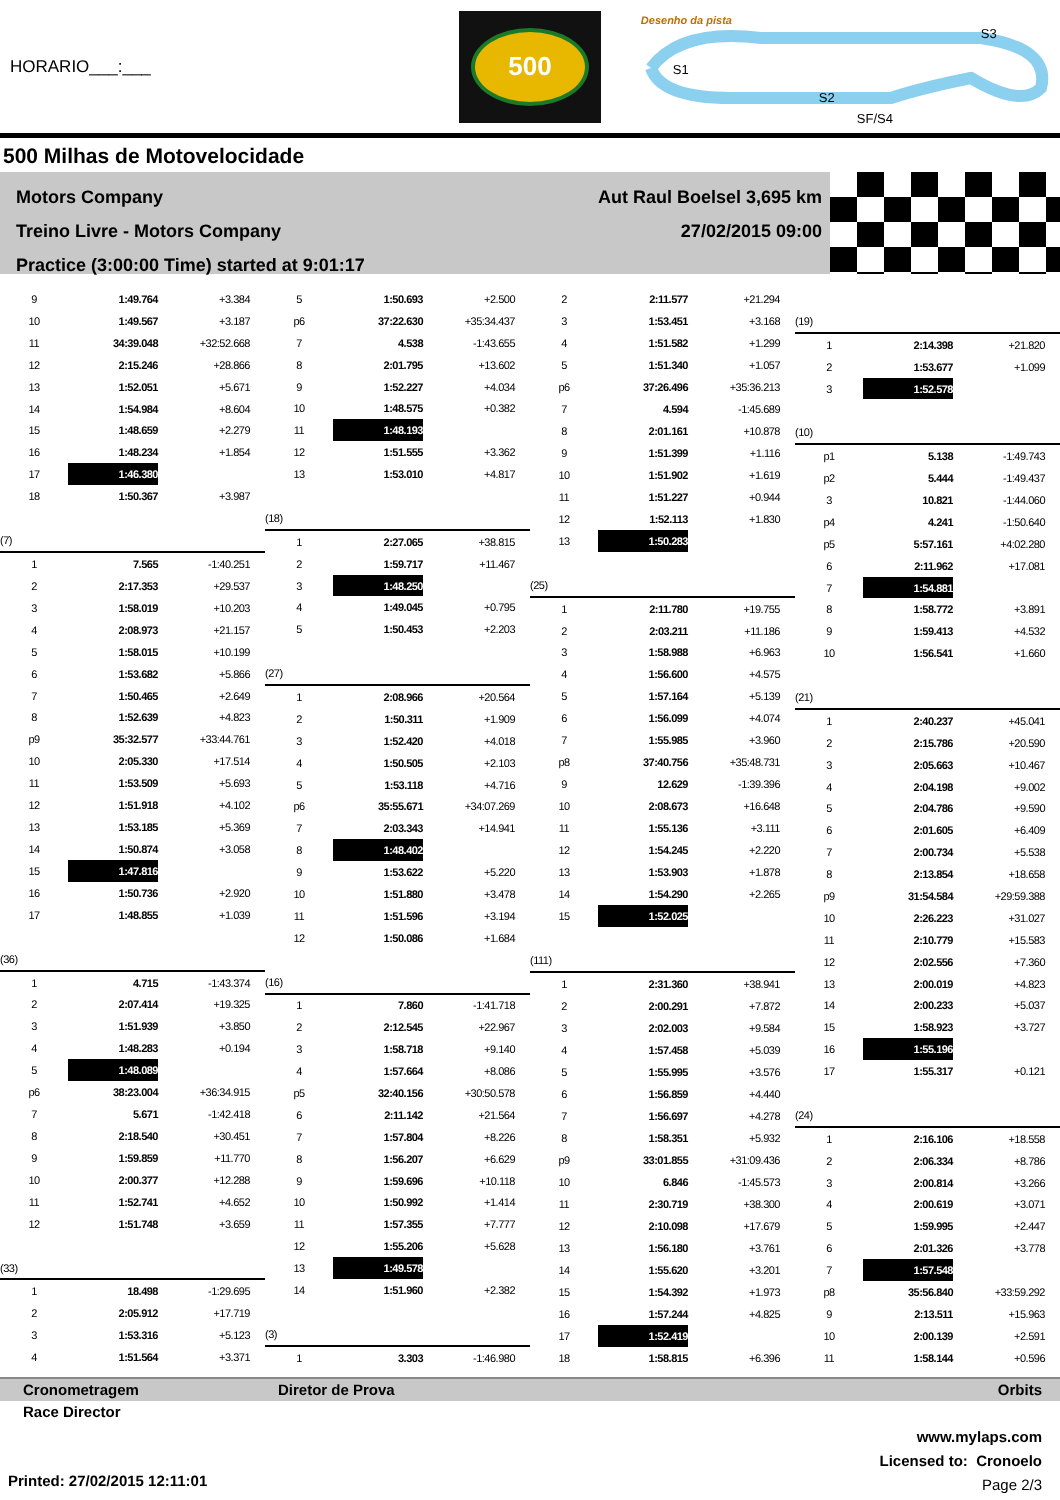HORARIO___:___
500
Desenho da pista
S1
S2
S3
SF/S4
500 Milhas de Motovelocidade
Motors Company
Treino Livre - Motors Company
Practice (3:00:00 Time) started at 9:01:17
Aut Raul Boelsel 3,695 km
27/02/2015 09:00
| 9 | 1:49.764 | +3.384 |
| 10 | 1:49.567 | +3.187 |
| 11 | 34:39.048 | +32:52.668 |
| 12 | 2:15.246 | +28.866 |
| 13 | 1:52.051 | +5.671 |
| 14 | 1:54.984 | +8.604 |
| 15 | 1:48.659 | +2.279 |
| 16 | 1:48.234 | +1.854 |
| 17 | 1:46.380 | |
| 18 | 1:50.367 | +3.987 |
| (7) | | |
| 1 | 7.565 | -1:40.251 |
| 2 | 2:17.353 | +29.537 |
| 3 | 1:58.019 | +10.203 |
| 4 | 2:08.973 | +21.157 |
| 5 | 1:58.015 | +10.199 |
| 6 | 1:53.682 | +5.866 |
| 7 | 1:50.465 | +2.649 |
| 8 | 1:52.639 | +4.823 |
| p9 | 35:32.577 | +33:44.761 |
| 10 | 2:05.330 | +17.514 |
| 11 | 1:53.509 | +5.693 |
| 12 | 1:51.918 | +4.102 |
| 13 | 1:53.185 | +5.369 |
| 14 | 1:50.874 | +3.058 |
| 15 | 1:47.816 | |
| 16 | 1:50.736 | +2.920 |
| 17 | 1:48.855 | +1.039 |
| (36) | | |
| 1 | 4.715 | -1:43.374 |
| 2 | 2:07.414 | +19.325 |
| 3 | 1:51.939 | +3.850 |
| 4 | 1:48.283 | +0.194 |
| 5 | 1:48.089 | |
| p6 | 38:23.004 | +36:34.915 |
| 7 | 5.671 | -1:42.418 |
| 8 | 2:18.540 | +30.451 |
| 9 | 1:59.859 | +11.770 |
| 10 | 2:00.377 | +12.288 |
| 11 | 1:52.741 | +4.652 |
| 12 | 1:51.748 | +3.659 |
| (33) | | |
| 1 | 18.498 | -1:29.695 |
| 2 | 2:05.912 | +17.719 |
| 3 | 1:53.316 | +5.123 |
| 4 | 1:51.564 | +3.371 |
| 5 | 1:50.693 | +2.500 |
| p6 | 37:22.630 | +35:34.437 |
| 7 | 4.538 | -1:43.655 |
| 8 | 2:01.795 | +13.602 |
| 9 | 1:52.227 | +4.034 |
| 10 | 1:48.575 | +0.382 |
| 11 | 1:48.193 | |
| 12 | 1:51.555 | +3.362 |
| 13 | 1:53.010 | +4.817 |
| (18) | | |
| 1 | 2:27.065 | +38.815 |
| 2 | 1:59.717 | +11.467 |
| 3 | 1:48.250 | |
| 4 | 1:49.045 | +0.795 |
| 5 | 1:50.453 | +2.203 |
| (27) | | |
| 1 | 2:08.966 | +20.564 |
| 2 | 1:50.311 | +1.909 |
| 3 | 1:52.420 | +4.018 |
| 4 | 1:50.505 | +2.103 |
| 5 | 1:53.118 | +4.716 |
| p6 | 35:55.671 | +34:07.269 |
| 7 | 2:03.343 | +14.941 |
| 8 | 1:48.402 | |
| 9 | 1:53.622 | +5.220 |
| 10 | 1:51.880 | +3.478 |
| 11 | 1:51.596 | +3.194 |
| 12 | 1:50.086 | +1.684 |
| (16) | | |
| 1 | 7.860 | -1:41.718 |
| 2 | 2:12.545 | +22.967 |
| 3 | 1:58.718 | +9.140 |
| 4 | 1:57.664 | +8.086 |
| p5 | 32:40.156 | +30:50.578 |
| 6 | 2:11.142 | +21.564 |
| 7 | 1:57.804 | +8.226 |
| 8 | 1:56.207 | +6.629 |
| 9 | 1:59.696 | +10.118 |
| 10 | 1:50.992 | +1.414 |
| 11 | 1:57.355 | +7.777 |
| 12 | 1:55.206 | +5.628 |
| 13 | 1:49.578 | |
| 14 | 1:51.960 | +2.382 |
| (3) | | |
| 1 | 3.303 | -1:46.980 |
| 2 | 2:11.577 | +21.294 |
| 3 | 1:53.451 | +3.168 |
| 4 | 1:51.582 | +1.299 |
| 5 | 1:51.340 | +1.057 |
| p6 | 37:26.496 | +35:36.213 |
| 7 | 4.594 | -1:45.689 |
| 8 | 2:01.161 | +10.878 |
| 9 | 1:51.399 | +1.116 |
| 10 | 1:51.902 | +1.619 |
| 11 | 1:51.227 | +0.944 |
| 12 | 1:52.113 | +1.830 |
| 13 | 1:50.283 | |
| (25) | | |
| 1 | 2:11.780 | +19.755 |
| 2 | 2:03.211 | +11.186 |
| 3 | 1:58.988 | +6.963 |
| 4 | 1:56.600 | +4.575 |
| 5 | 1:57.164 | +5.139 |
| 6 | 1:56.099 | +4.074 |
| 7 | 1:55.985 | +3.960 |
| p8 | 37:40.756 | +35:48.731 |
| 9 | 12.629 | -1:39.396 |
| 10 | 2:08.673 | +16.648 |
| 11 | 1:55.136 | +3.111 |
| 12 | 1:54.245 | +2.220 |
| 13 | 1:53.903 | +1.878 |
| 14 | 1:54.290 | +2.265 |
| 15 | 1:52.025 | |
| (111) | | |
| 1 | 2:31.360 | +38.941 |
| 2 | 2:00.291 | +7.872 |
| 3 | 2:02.003 | +9.584 |
| 4 | 1:57.458 | +5.039 |
| 5 | 1:55.995 | +3.576 |
| 6 | 1:56.859 | +4.440 |
| 7 | 1:56.697 | +4.278 |
| 8 | 1:58.351 | +5.932 |
| p9 | 33:01.855 | +31:09.436 |
| 10 | 6.846 | -1:45.573 |
| 11 | 2:30.719 | +38.300 |
| 12 | 2:10.098 | +17.679 |
| 13 | 1:56.180 | +3.761 |
| 14 | 1:55.620 | +3.201 |
| 15 | 1:54.392 | +1.973 |
| 16 | 1:57.244 | +4.825 |
| 17 | 1:52.419 | |
| 18 | 1:58.815 | +6.396 |
| (19) | | |
| 1 | 2:14.398 | +21.820 |
| 2 | 1:53.677 | +1.099 |
| 3 | 1:52.578 | |
| (10) | | |
| p1 | 5.138 | -1:49.743 |
| p2 | 5.444 | -1:49.437 |
| 3 | 10.821 | -1:44.060 |
| p4 | 4.241 | -1:50.640 |
| p5 | 5:57.161 | +4:02.280 |
| 6 | 2:11.962 | +17.081 |
| 7 | 1:54.881 | |
| 8 | 1:58.772 | +3.891 |
| 9 | 1:59.413 | +4.532 |
| 10 | 1:56.541 | +1.660 |
| (21) | | |
| 1 | 2:40.237 | +45.041 |
| 2 | 2:15.786 | +20.590 |
| 3 | 2:05.663 | +10.467 |
| 4 | 2:04.198 | +9.002 |
| 5 | 2:04.786 | +9.590 |
| 6 | 2:01.605 | +6.409 |
| 7 | 2:00.734 | +5.538 |
| 8 | 2:13.854 | +18.658 |
| p9 | 31:54.584 | +29:59.388 |
| 10 | 2:26.223 | +31.027 |
| 11 | 2:10.779 | +15.583 |
| 12 | 2:02.556 | +7.360 |
| 13 | 2:00.019 | +4.823 |
| 14 | 2:00.233 | +5.037 |
| 15 | 1:58.923 | +3.727 |
| 16 | 1:55.196 | |
| 17 | 1:55.317 | +0.121 |
| (24) | | |
| 1 | 2:16.106 | +18.558 |
| 2 | 2:06.334 | +8.786 |
| 3 | 2:00.814 | +3.266 |
| 4 | 2:00.619 | +3.071 |
| 5 | 1:59.995 | +2.447 |
| 6 | 2:01.326 | +3.778 |
| 7 | 1:57.548 | |
| p8 | 35:56.840 | +33:59.292 |
| 9 | 2:13.511 | +15.963 |
| 10 | 2:00.139 | +2.591 |
| 11 | 1:58.144 | +0.596 |
Cronometragem Diretor de Prova Orbits
Race Director
www.mylaps.com
Licensed to: Cronoelo
Page 2/3
Printed: 27/02/2015 12:11:01